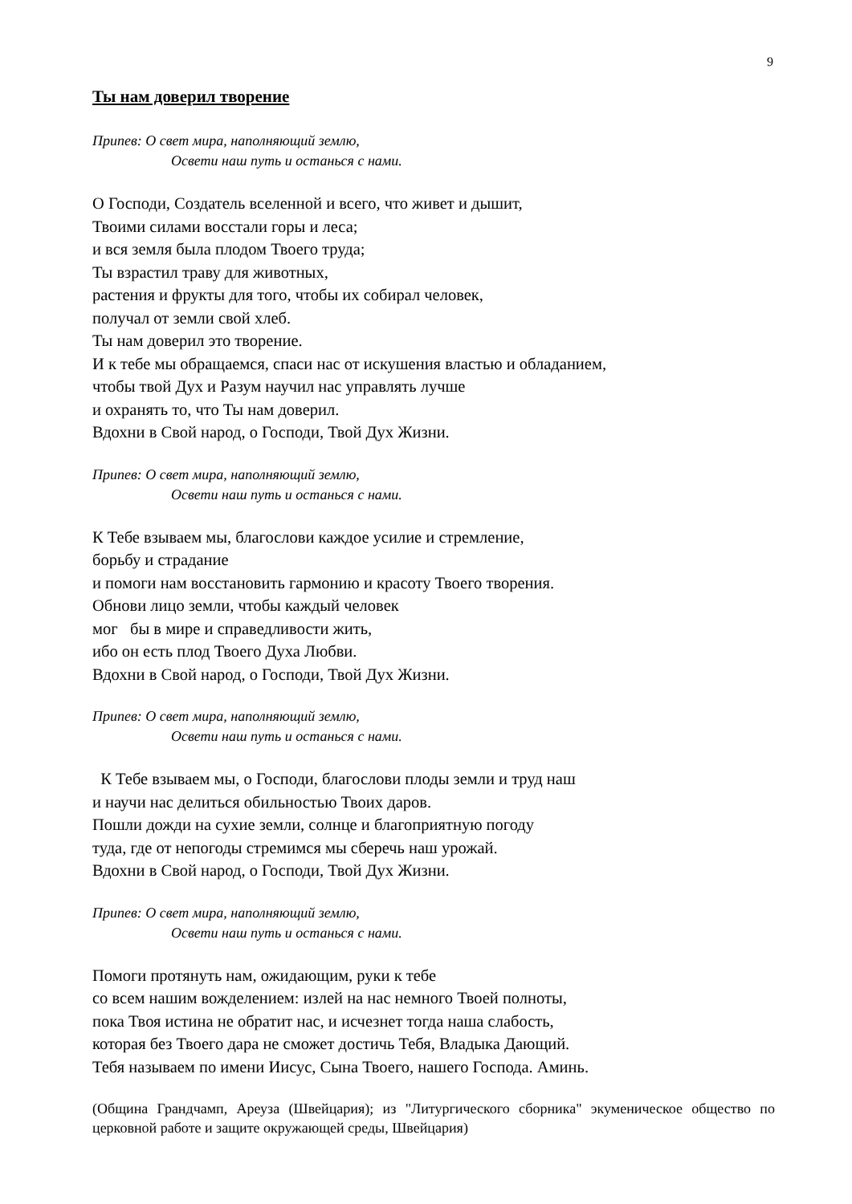9
Ты нам доверил творение
Припев: О свет мира, наполняющий землю,
Освети наш путь и останься с нами.
О Господи, Создатель вселенной и всего, что живет и дышит,
Твоими силами восстали горы и леса;
и вся земля была плодом Твоего труда;
Ты взрастил траву для животных,
растения и фрукты для того, чтобы их собирал человек,
получал от земли свой хлеб.
Ты нам доверил это творение.
И к тебе мы обращаемся, спаси нас от искушения властью и обладанием,
чтобы твой Дух и Разум научил нас управлять лучше
и охранять то, что Ты нам доверил.
Вдохни в Свой народ, о Господи, Твой Дух Жизни.
Припев: О свет мира, наполняющий землю,
Освети наш путь и останься с нами.
К Тебе взываем мы, благослови каждое усилие и стремление,
борьбу и страдание
и помоги нам восстановить гармонию и красоту Твоего творения.
Обнови лицо земли, чтобы каждый человек
мог бы в мире и справедливости жить,
ибо он есть плод Твоего Духа Любви.
Вдохни в Свой народ, о Господи, Твой Дух Жизни.
Припев: О свет мира, наполняющий землю,
Освети наш путь и останься с нами.
К Тебе взываем мы, о Господи, благослови плоды земли и труд наш
и научи нас делиться обильностью Твоих даров.
Пошли дожди на сухие земли, солнце и благоприятную погоду
туда, где от непогоды стремимся мы сберечь наш урожай.
Вдохни в Свой народ, о Господи, Твой Дух Жизни.
Припев: О свет мира, наполняющий землю,
Освети наш путь и останься с нами.
Помоги протянуть нам, ожидающим, руки к тебе
со всем нашим вожделением: излей на нас немного Твоей полноты,
пока Твоя истина не обратит нас, и исчезнет тогда наша слабость,
которая без Твоего дара не сможет достичь Тебя, Владыка Дающий.
Тебя называем по имени Иисус, Сына Твоего, нашего Господа. Аминь.
(Община Грандчамп, Ареуза (Швейцария); из "Литургического сборника" экуменическое общество по церковной работе и защите окружающей среды, Швейцария)